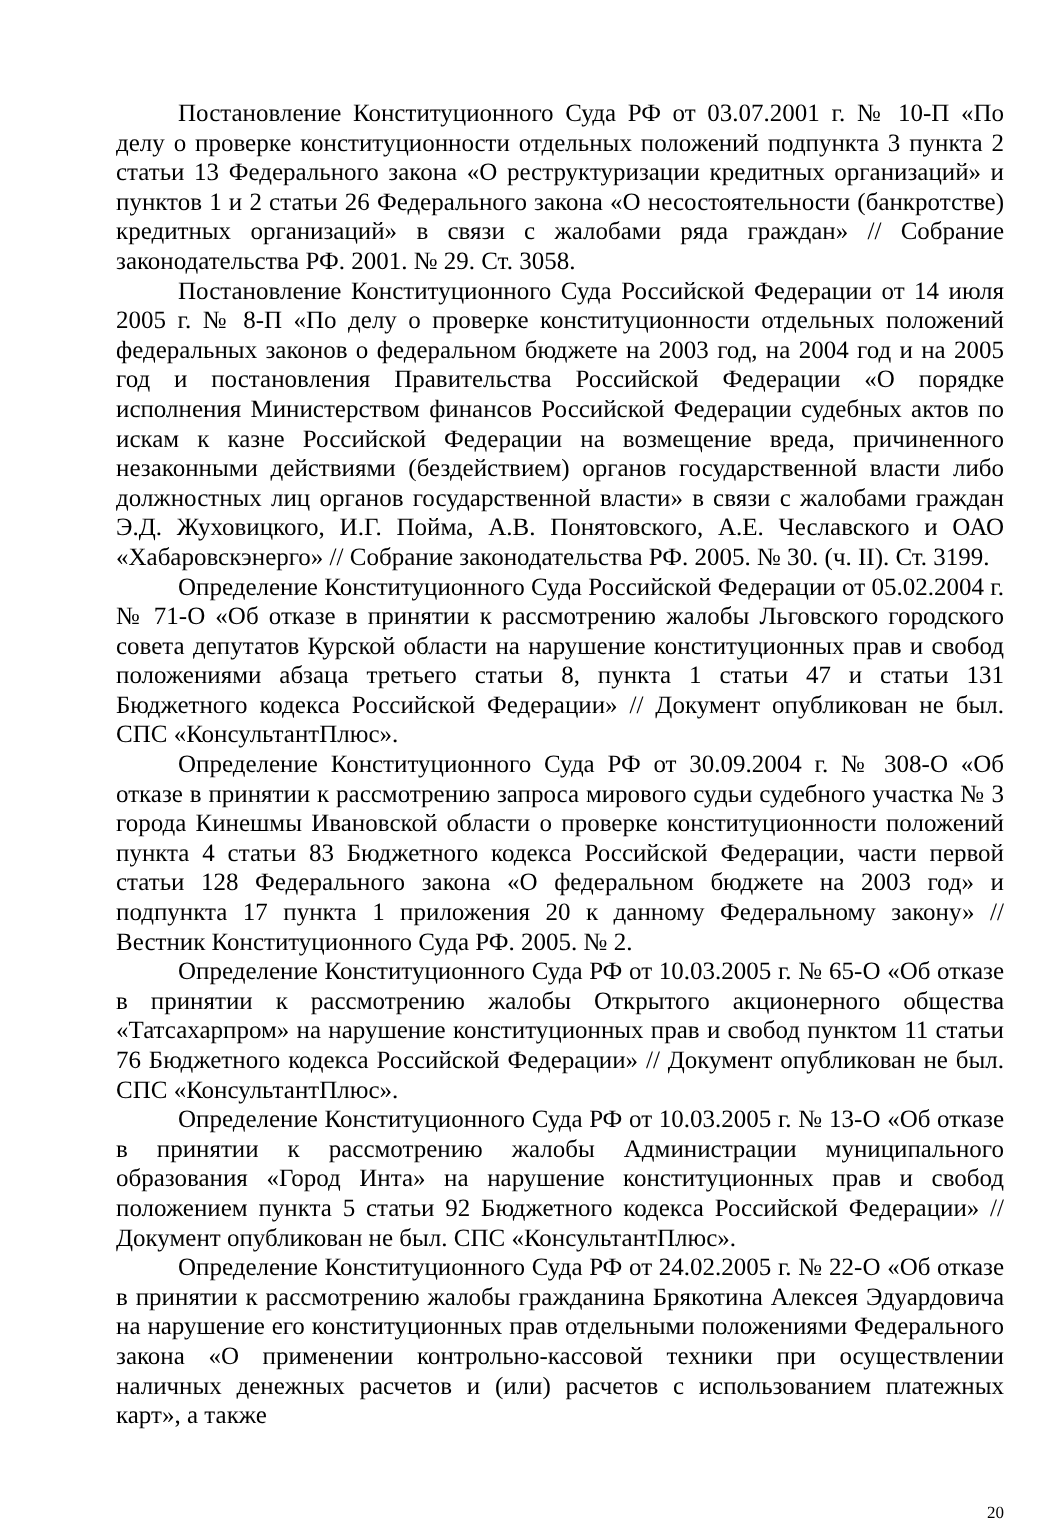Постановление Конституционного Суда РФ от 03.07.2001 г. № 10-П «По делу о проверке конституционности отдельных положений подпункта 3 пункта 2 статьи 13 Федерального закона «О реструктуризации кредитных организаций» и пунктов 1 и 2 статьи 26 Федерального закона «О несостоятельности (банкротстве) кредитных организаций» в связи с жалобами ряда граждан» // Собрание законодательства РФ. 2001. № 29. Ст. 3058.
Постановление Конституционного Суда Российской Федерации от 14 июля 2005 г. № 8-П «По делу о проверке конституционности отдельных положений федеральных законов о федеральном бюджете на 2003 год, на 2004 год и на 2005 год и постановления Правительства Российской Федерации «О порядке исполнения Министерством финансов Российской Федерации судебных актов по искам к казне Российской Федерации на возмещение вреда, причиненного незаконными действиями (бездействием) органов государственной власти либо должностных лиц органов государственной власти» в связи с жалобами граждан Э.Д. Жуховицкого, И.Г. Пойма, А.В. Понятовского, А.Е. Чеславского и ОАО «Хабаровскэнерго» // Собрание законодательства РФ. 2005. № 30. (ч. II). Ст. 3199.
Определение Конституционного Суда Российской Федерации от 05.02.2004 г. № 71-О «Об отказе в принятии к рассмотрению жалобы Льговского городского совета депутатов Курской области на нарушение конституционных прав и свобод положениями абзаца третьего статьи 8, пункта 1 статьи 47 и статьи 131 Бюджетного кодекса Российской Федерации» // Документ опубликован не был. СПС «КонсультантПлюс».
Определение Конституционного Суда РФ от 30.09.2004 г. № 308-О «Об отказе в принятии к рассмотрению запроса мирового судьи судебного участка № 3 города Кинешмы Ивановской области о проверке конституционности положений пункта 4 статьи 83 Бюджетного кодекса Российской Федерации, части первой статьи 128 Федерального закона «О федеральном бюджете на 2003 год» и подпункта 17 пункта 1 приложения 20 к данному Федеральному закону» // Вестник Конституционного Суда РФ. 2005. № 2.
Определение Конституционного Суда РФ от 10.03.2005 г. № 65-О «Об отказе в принятии к рассмотрению жалобы Открытого акционерного общества «Татсахарпром» на нарушение конституционных прав и свобод пунктом 11 статьи 76 Бюджетного кодекса Российской Федерации» // Документ опубликован не был. СПС «КонсультантПлюс».
Определение Конституционного Суда РФ от 10.03.2005 г. № 13-О «Об отказе в принятии к рассмотрению жалобы Администрации муниципального образования «Город Инта» на нарушение конституционных прав и свобод положением пункта 5 статьи 92 Бюджетного кодекса Российской Федерации» // Документ опубликован не был. СПС «КонсультантПлюс».
Определение Конституционного Суда РФ от 24.02.2005 г. № 22-О «Об отказе в принятии к рассмотрению жалобы гражданина Брякотина Алексея Эдуардовича на нарушение его конституционных прав отдельными положениями Федерального закона «О применении контрольно-кассовой техники при осуществлении наличных денежных расчетов и (или) расчетов с использованием платежных карт», а также
20